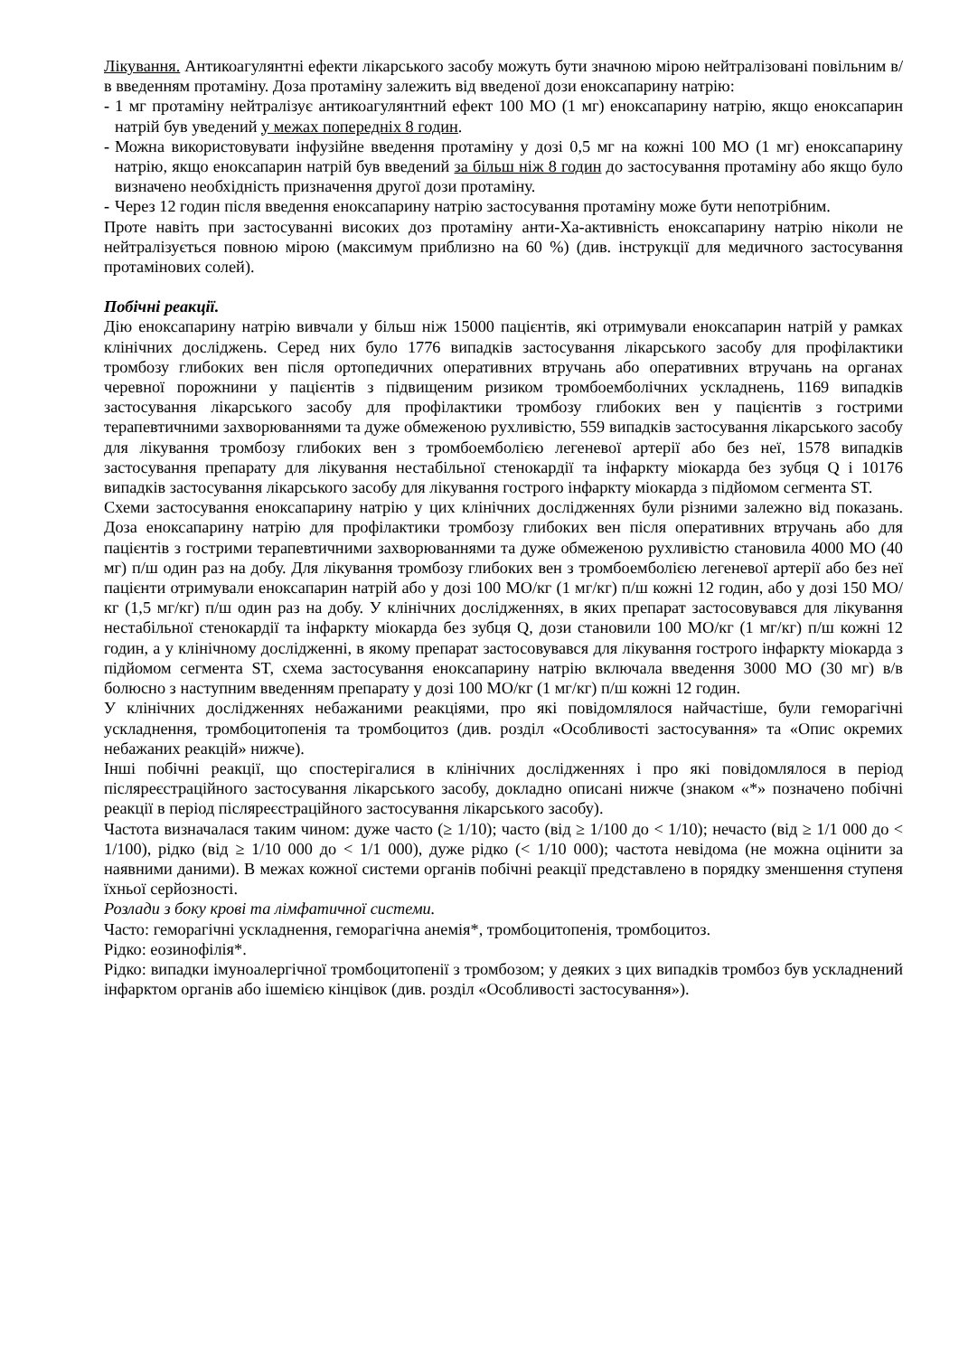Лікування. Антикоагулянтні ефекти лікарського засобу можуть бути значною мірою нейтралізовані повільним в/в введенням протаміну. Доза протаміну залежить від введеної дози еноксапарину натрію:
- 1 мг протаміну нейтралізує антикоагулянтний ефект 100 МО (1 мг) еноксапарину натрію, якщо еноксапарин натрій був уведений у межах попередніх 8 годин.
- Можна використовувати інфузійне введення протаміну у дозі 0,5 мг на кожні 100 МО (1 мг) еноксапарину натрію, якщо еноксапарин натрій був введений за більш ніж 8 годин до застосування протаміну або якщо було визначено необхідність призначення другої дози протаміну.
- Через 12 годин після введення еноксапарину натрію застосування протаміну може бути непотрібним.
Проте навіть при застосуванні високих доз протаміну анти-Ха-активність еноксапарину натрію ніколи не нейтралізується повною мірою (максимум приблизно на 60 %) (див. інструкції для медичного застосування протамінових солей).
Побічні реакції.
Дію еноксапарину натрію вивчали у більш ніж 15000 пацієнтів, які отримували еноксапарин натрій у рамках клінічних досліджень. Серед них було 1776 випадків застосування лікарського засобу для профілактики тромбозу глибоких вен після ортопедичних оперативних втручань або оперативних втручань на органах черевної порожнини у пацієнтів з підвищеним ризиком тромбоемболічних ускладнень, 1169 випадків застосування лікарського засобу для профілактики тромбозу глибоких вен у пацієнтів з гострими терапевтичними захворюваннями та дуже обмеженою рухливістю, 559 випадків застосування лікарського засобу для лікування тромбозу глибоких вен з тромбоемболією легеневої артерії або без неї, 1578 випадків застосування препарату для лікування нестабільної стенокардії та інфаркту міокарда без зубця Q і 10176 випадків застосування лікарського засобу для лікування гострого інфаркту міокарда з підйомом сегмента ST.
Схеми застосування еноксапарину натрію у цих клінічних дослідженнях були різними залежно від показань. Доза еноксапарину натрію для профілактики тромбозу глибоких вен після оперативних втручань або для пацієнтів з гострими терапевтичними захворюваннями та дуже обмеженою рухливістю становила 4000 МО (40 мг) п/ш один раз на добу. Для лікування тромбозу глибоких вен з тромбоемболією легеневої артерії або без неї пацієнти отримували еноксапарин натрій або у дозі 100 МО/кг (1 мг/кг) п/ш кожні 12 годин, або у дозі 150 МО/кг (1,5 мг/кг) п/ш один раз на добу. У клінічних дослідженнях, в яких препарат застосовувався для лікування нестабільної стенокардії та інфаркту міокарда без зубця Q, дози становили 100 МО/кг (1 мг/кг) п/ш кожні 12 годин, а у клінічному дослідженні, в якому препарат застосовувався для лікування гострого інфаркту міокарда з підйомом сегмента ST, схема застосування еноксапарину натрію включала введення 3000 МО (30 мг) в/в болюсно з наступним введенням препарату у дозі 100 МО/кг (1 мг/кг) п/ш кожні 12 годин.
У клінічних дослідженнях небажаними реакціями, про які повідомлялося найчастіше, були геморагічні ускладнення, тромбоцитопенія та тромбоцитоз (див. розділ «Особливості застосування» та «Опис окремих небажаних реакцій» нижче).
Інші побічні реакції, що спостерігалися в клінічних дослідженнях і про які повідомлялося в період післяреєстраційного застосування лікарського засобу, докладно описані нижче (знаком «*» позначено побічні реакції в період післяреєстраційного застосування лікарського засобу).
Частота визначалася таким чином: дуже часто (≥ 1/10); часто (від ≥ 1/100 до < 1/10); нечасто (від ≥ 1/1 000 до < 1/100), рідко (від ≥ 1/10 000 до < 1/1 000), дуже рідко (< 1/10 000); частота невідома (не можна оцінити за наявними даними). В межах кожної системи органів побічні реакції представлено в порядку зменшення ступеня їхньої серйозності.
Розлади з боку крові та лімфатичної системи.
Часто: геморагічні ускладнення, геморагічна анемія*, тромбоцитопенія, тромбоцитоз.
Рідко: еозинофілія*.
Рідко: випадки імуноалергічної тромбоцитопенії з тромбозом; у деяких з цих випадків тромбоз був ускладнений інфарктом органів або ішемією кінцівок (див. розділ «Особливості застосування»).